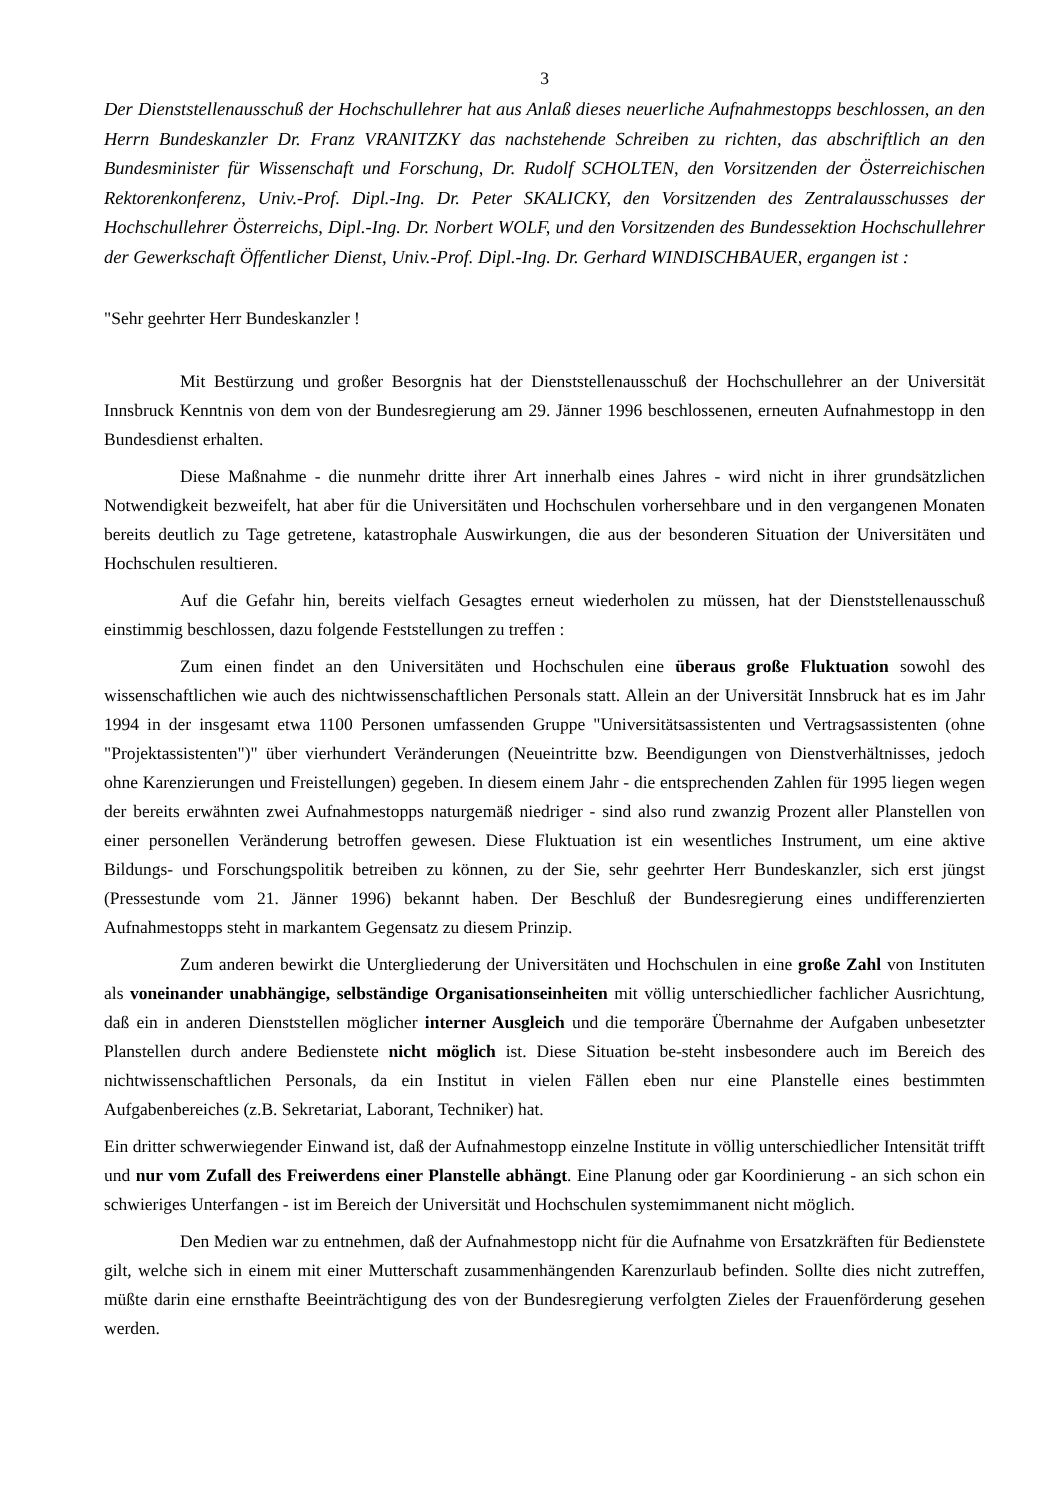3
Der Dienststellenausschuß der Hochschullehrer hat aus Anlaß dieses neuerliche Aufnahmestopps beschlossen, an den Herrn Bundeskanzler Dr. Franz VRANITZKY das nachstehende Schreiben zu richten, das abschriftlich an den Bundesminister für Wissenschaft und Forschung, Dr. Rudolf SCHOLTEN, den Vorsitzenden der Österreichischen Rektorenkonferenz, Univ.-Prof. Dipl.-Ing. Dr. Peter SKALICKY, den Vorsitzenden des Zentralausschusses der Hochschullehrer Österreichs, Dipl.-Ing. Dr. Norbert WOLF, und den Vorsitzenden des Bundessektion Hochschullehrer der Gewerkschaft Öffentlicher Dienst, Univ.-Prof. Dipl.-Ing. Dr. Gerhard WINDISCHBAUER, ergangen ist :
"Sehr geehrter Herr Bundeskanzler !
Mit Bestürzung und großer Besorgnis hat der Dienststellenausschuß der Hochschullehrer an der Universität Innsbruck Kenntnis von dem von der Bundesregierung am 29. Jänner 1996 beschlossenen, erneuten Aufnahmestopp in den Bundesdienst erhalten.
Diese Maßnahme - die nunmehr dritte ihrer Art innerhalb eines Jahres - wird nicht in ihrer grundsätzlichen Notwendigkeit bezweifelt, hat aber für die Universitäten und Hochschulen vorhersehbare und in den vergangenen Monaten bereits deutlich zu Tage getretene, katastrophale Auswirkungen, die aus der besonderen Situation der Universitäten und Hochschulen resultieren.
Auf die Gefahr hin, bereits vielfach Gesagtes erneut wiederholen zu müssen, hat der Dienststellenausschuß einstimmig beschlossen, dazu folgende Feststellungen zu treffen :
Zum einen findet an den Universitäten und Hochschulen eine überaus große Fluktuation sowohl des wissenschaftlichen wie auch des nichtwissenschaftlichen Personals statt. Allein an der Universität Innsbruck hat es im Jahr 1994 in der insgesamt etwa 1100 Personen umfassenden Gruppe "Universitätsassistenten und Vertragsassistenten (ohne "Projektassistenten")" über vierhundert Veränderungen (Neueintritte bzw. Beendigungen von Dienstverhältnisses, jedoch ohne Karenzierungen und Freistellungen) gegeben. In diesem einem Jahr - die entsprechenden Zahlen für 1995 liegen wegen der bereits erwähnten zwei Aufnahmestopps naturgemäß niedriger - sind also rund zwanzig Prozent aller Planstellen von einer personellen Veränderung betroffen gewesen. Diese Fluktuation ist ein wesentliches Instrument, um eine aktive Bildungs- und Forschungspolitik betreiben zu können, zu der Sie, sehr geehrter Herr Bundeskanzler, sich erst jüngst (Pressestunde vom 21. Jänner 1996) bekannt haben. Der Beschluß der Bundesregierung eines undifferenzierten Aufnahmestopps steht in markantem Gegensatz zu diesem Prinzip.
Zum anderen bewirkt die Untergliederung der Universitäten und Hochschulen in eine große Zahl von Instituten als voneinander unabhängige, selbständige Organisationseinheiten mit völlig unterschiedlicher fachlicher Ausrichtung, daß ein in anderen Dienststellen möglicher interner Ausgleich und die temporäre Übernahme der Aufgaben unbesetzter Planstellen durch andere Bedienstete nicht möglich ist. Diese Situation be-steht insbesondere auch im Bereich des nichtwissenschaftlichen Personals, da ein Institut in vielen Fällen eben nur eine Planstelle eines bestimmten Aufgabenbereiches (z.B. Sekretariat, Laborant, Techniker) hat.
Ein dritter schwerwiegender Einwand ist, daß der Aufnahmestopp einzelne Institute in völlig unterschiedlicher Intensität trifft und nur vom Zufall des Freiwerdens einer Planstelle abhängt. Eine Planung oder gar Koordinierung - an sich schon ein schwieriges Unterfangen - ist im Bereich der Universität und Hochschulen systemimmanent nicht möglich.
Den Medien war zu entnehmen, daß der Aufnahmestopp nicht für die Aufnahme von Ersatzkräften für Bedienstete gilt, welche sich in einem mit einer Mutterschaft zusammenhängenden Karenzurlaub befinden. Sollte dies nicht zutreffen, müßte darin eine ernsthafte Beeinträchtigung des von der Bundesregierung verfolgten Zieles der Frauenförderung gesehen werden.